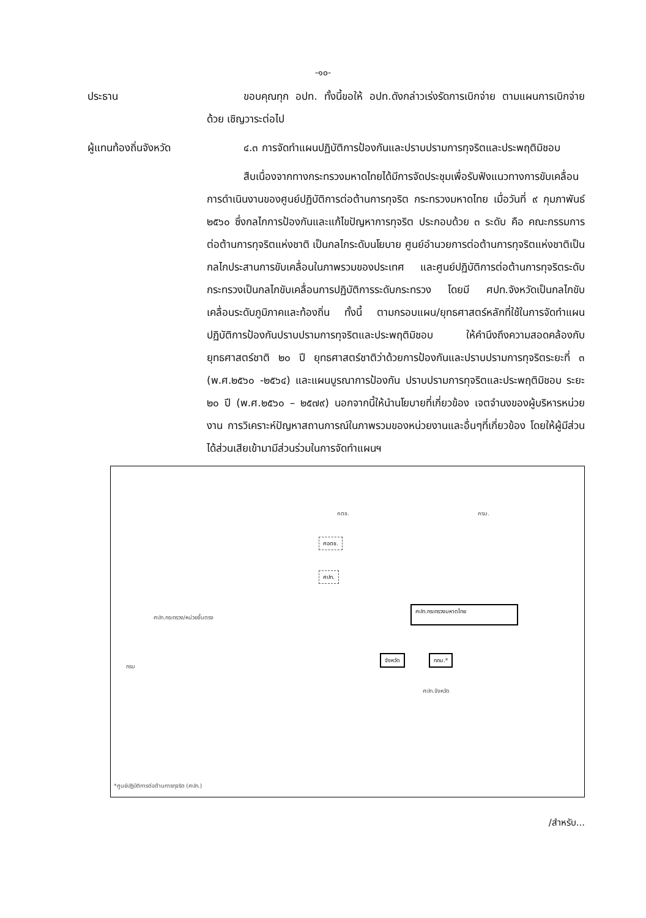-๑๐-
ประธาน ขอบคุณทุก อปท. ทั้งนี้ขอให้ อปท.ดังกล่าวเร่งรัดการเบิกจ่าย ตามแผนการเบิกจ่ายด้วย เชิญวาระต่อไป
ผู้แทนท้องถิ่นจังหวัด
๔.๓ การจัดทำแผนปฏิบัติการป้องกันและปราบปรามการทุจริตและประพฤติมิชอบ
สืบเนื่องจากทางกระทรวงมหาดไทยได้มีการจัดประชุมเพื่อรับฟังแนวทางการขับเคลื่อนการดำเนินงานของศูนย์ปฏิบัติการต่อต้านการทุจริต กระทรวงมหาดไทย เมื่อวันที่ ๙ กุมภาพันธ์ ๒๕๖๐ ซึ่งกลไกการป้องกันและแก้ไขปัญหาการทุจริต ประกอบด้วย ๓ ระดับ คือ คณะกรรมการต่อต้านการทุจริตแห่งชาติ เป็นกลไกระดับนโยบาย ศูนย์อำนวยการต่อต้านการทุจริตแห่งชาติเป็นกลไกประสานการขับเคลื่อนในภาพรวมของประเทศ และศูนย์ปฏิบัติการต่อต้านการทุจริตระดับกระทรวงเป็นกลไกขับเคลื่อนการปฏิบัติการระดับกระทรวง โดยมี ศปท.จังหวัดเป็นกลไกขับเคลื่อนระดับภูมิภาคและท้องถิ่น ทั้งนี้ ตามกรอบแผน/ยุทธศาสตร์หลักที่ใช้ในการจัดทำแผนปฏิบัติการป้องกันปราบปรามการทุจริตและประพฤติมิชอบ ให้คำนึงถึงความสอดคล้องกับยุทธศาสตร์ชาติ ๒๐ ปี ยุทธศาสตร์ชาติว่าด้วยการป้องกันและปราบปรามการทุจริตระยะที่ ๓ (พ.ศ.๒๕๖๐ -๒๕๖๔) และแผนบูรณาการป้องกัน ปราบปรามการทุจริตและประพฤติมิชอบ ระยะ ๒๐ ปี (พ.ศ.๒๕๖๐ – ๒๕๗๙) นอกจากนี้ให้นำนโยบายที่เกี่ยวข้อง เจตจำนงของผู้บริหารหน่วยงาน การวิเคราะห์ปัญหาสถานการณ์ในภาพรวมของหน่วยงานและอื่นๆที่เกี่ยวข้อง โดยให้ผู้มีส่วนได้ส่วนเสียเข้ามามีส่วนร่วมในการจัดทำแผนฯ
คตช. ครม.
ศอตช.
ศปท.
ศปท.กระทรวง/หน่วยขึ้นตรง
ศปท.กระทรวงมหาดไทย
กรม
จังหวัด กถม.*
ศปท.จังหวัด
*ศูนย์ปฏิบัติการต่อต้านการทุจริต (ศปท.)
/สำหรับ...